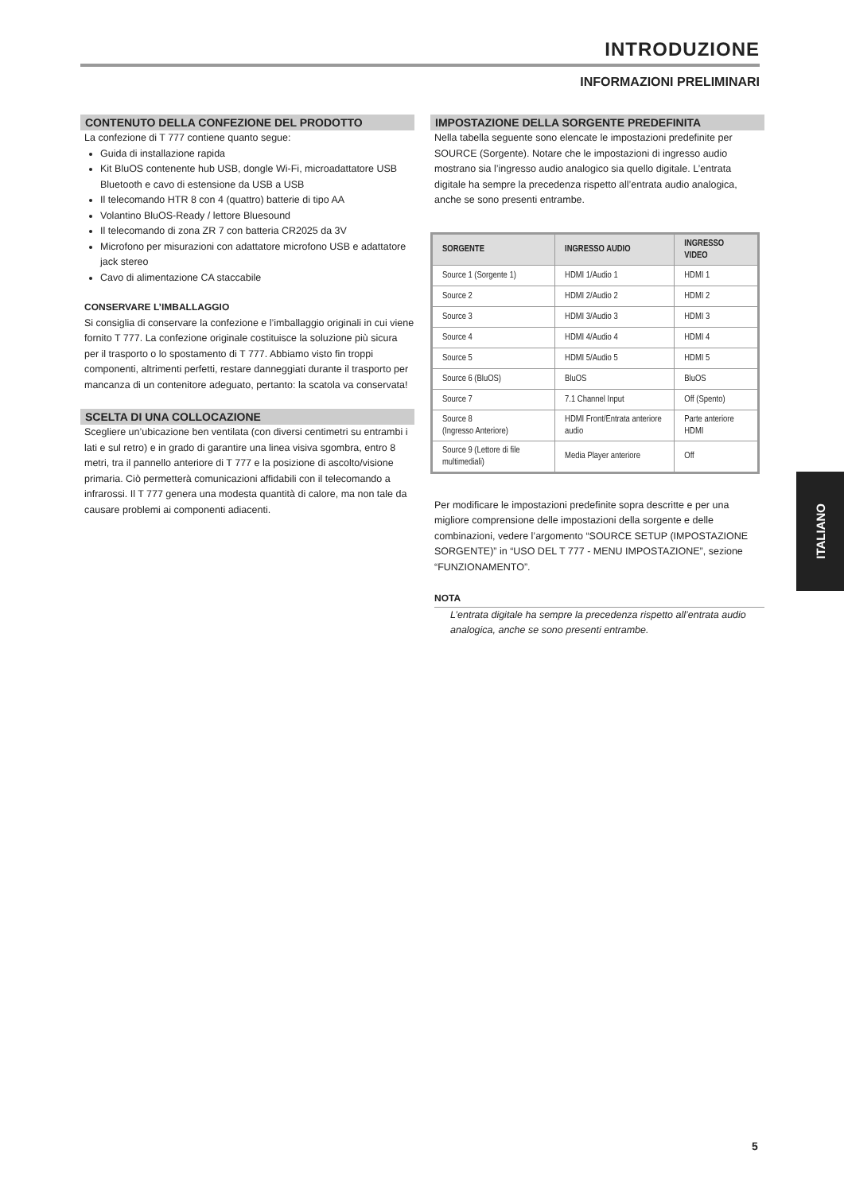INTRODUZIONE
INFORMAZIONI PRELIMINARI
CONTENUTO DELLA CONFEZIONE DEL PRODOTTO
La confezione di T 777 contiene quanto segue:
Guida di installazione rapida
Kit BluOS contenente hub USB, dongle Wi-Fi, microadattatore USB Bluetooth e cavo di estensione da USB a USB
Il telecomando HTR 8 con 4 (quattro) batterie di tipo AA
Volantino BluOS-Ready / lettore Bluesound
Il telecomando di zona ZR 7 con batteria CR2025 da 3V
Microfono per misurazioni con adattatore microfono USB e adattatore jack stereo
Cavo di alimentazione CA staccabile
CONSERVARE L’IMBALLAGGIO
Si consiglia di conservare la confezione e l’imballaggio originali in cui viene fornito T 777. La confezione originale costituisce la soluzione più sicura per il trasporto o lo spostamento di T 777. Abbiamo visto fin troppi componenti, altrimenti perfetti, restare danneggiati durante il trasporto per mancanza di un contenitore adeguato, pertanto: la scatola va conservata!
SCELTA DI UNA COLLOCAZIONE
Scegliere un’ubicazione ben ventilata (con diversi centimetri su entrambi i lati e sul retro) e in grado di garantire una linea visiva sgombra, entro 8 metri, tra il pannello anteriore di T 777 e la posizione di ascolto/visione primaria. Ciò permetterà comunicazioni affidabili con il telecomando a infrarossi. Il T 777 genera una modesta quantità di calore, ma non tale da causare problemi ai componenti adiacenti.
IMPOSTAZIONE DELLA SORGENTE PREDEFINITA
Nella tabella seguente sono elencate le impostazioni predefinite per SOURCE (Sorgente). Notare che le impostazioni di ingresso audio mostrano sia l’ingresso audio analogico sia quello digitale. L’entrata digitale ha sempre la precedenza rispetto all’entrata audio analogica, anche se sono presenti entrambe.
| SORGENTE | INGRESSO AUDIO | INGRESSO VIDEO |
| --- | --- | --- |
| Source 1 (Sorgente 1) | HDMI 1/Audio 1 | HDMI 1 |
| Source 2 | HDMI 2/Audio 2 | HDMI 2 |
| Source 3 | HDMI 3/Audio 3 | HDMI 3 |
| Source 4 | HDMI 4/Audio 4 | HDMI 4 |
| Source 5 | HDMI 5/Audio 5 | HDMI 5 |
| Source 6 (BluOS) | BluOS | BluOS |
| Source 7 | 7.1 Channel Input | Off (Spento) |
| Source 8 (Ingresso Anteriore) | HDMI Front/Entrata anteriore audio | Parte anteriore HDMI |
| Source 9 (Lettore di file multimediali) | Media Player anteriore | Off |
Per modificare le impostazioni predefinite sopra descritte e per una migliore comprensione delle impostazioni della sorgente e delle combinazioni, vedere l’argomento “SOURCE SETUP (IMPOSTAZIONE SORGENTE)” in “USO DEL T 777 - MENU IMPOSTAZIONE”, sezione “FUNZIONAMENTO”.
NOTA
L’entrata digitale ha sempre la precedenza rispetto all’entrata audio analogica, anche se sono presenti entrambe.
ITALIANO
5